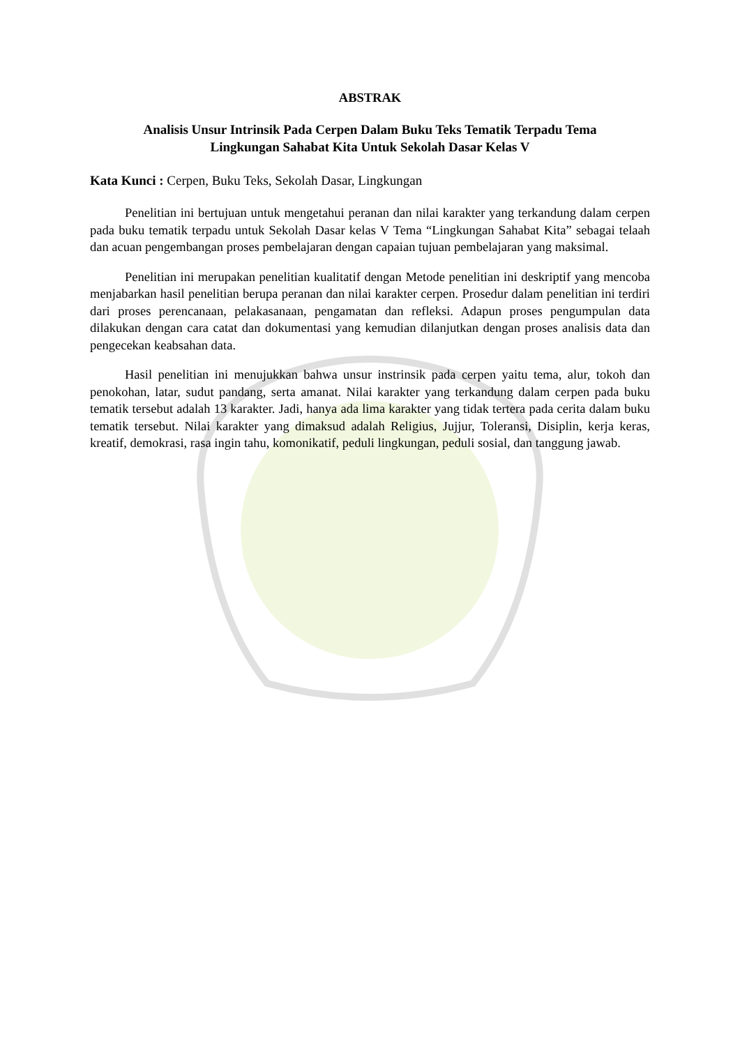ABSTRAK
Analisis Unsur Intrinsik Pada Cerpen Dalam Buku Teks Tematik Terpadu Tema
Lingkungan Sahabat Kita Untuk Sekolah Dasar Kelas V
Kata Kunci : Cerpen, Buku Teks, Sekolah Dasar, Lingkungan
Penelitian ini bertujuan untuk mengetahui peranan dan nilai karakter yang terkandung dalam cerpen pada buku tematik terpadu untuk Sekolah Dasar kelas V Tema “Lingkungan Sahabat Kita” sebagai telaah dan acuan pengembangan proses pembelajaran dengan capaian tujuan pembelajaran yang maksimal.
Penelitian ini merupakan penelitian kualitatif dengan Metode penelitian ini deskriptif yang mencoba menjabarkan hasil penelitian berupa peranan dan nilai karakter cerpen. Prosedur dalam penelitian ini terdiri dari proses perencanaan, pelakasanaan, pengamatan dan refleksi. Adapun proses pengumpulan data dilakukan dengan cara catat dan dokumentasi yang kemudian dilanjutkan dengan proses analisis data dan pengecekan keabsahan data.
Hasil penelitian ini menujukkan bahwa unsur instrinsik pada cerpen yaitu tema, alur, tokoh dan penokohan, latar, sudut pandang, serta amanat. Nilai karakter yang terkandung dalam cerpen pada buku tematik tersebut adalah 13 karakter. Jadi, hanya ada lima karakter yang tidak tertera pada cerita dalam buku tematik tersebut. Nilai karakter yang dimaksud adalah Religius, Jujjur, Toleransi, Disiplin, kerja keras, kreatif, demokrasi, rasa ingin tahu, komonikatif, peduli lingkungan, peduli sosial, dan tanggung jawab.